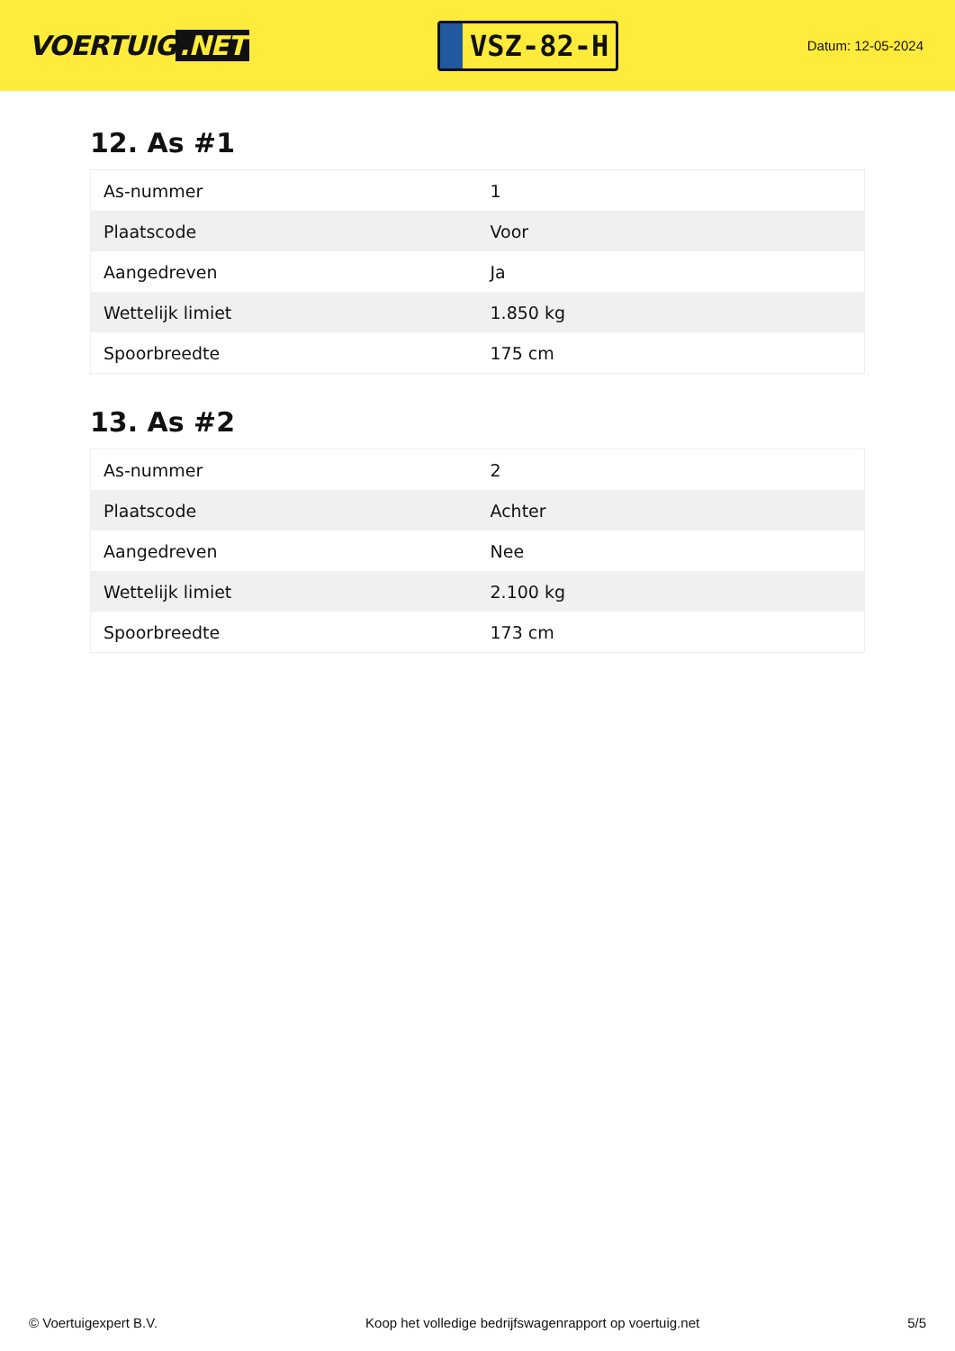VOERTUIG.NET
VSZ-82-H
Datum: 12-05-2024
12. As #1
| As-nummer | 1 |
| Plaatscode | Voor |
| Aangedreven | Ja |
| Wettelijk limiet | 1.850 kg |
| Spoorbreedte | 175 cm |
13. As #2
| As-nummer | 2 |
| Plaatscode | Achter |
| Aangedreven | Nee |
| Wettelijk limiet | 2.100 kg |
| Spoorbreedte | 173 cm |
© Voertuigexpert B.V. Koop het volledige bedrijfswagenrapport op voertuig.net 5/5